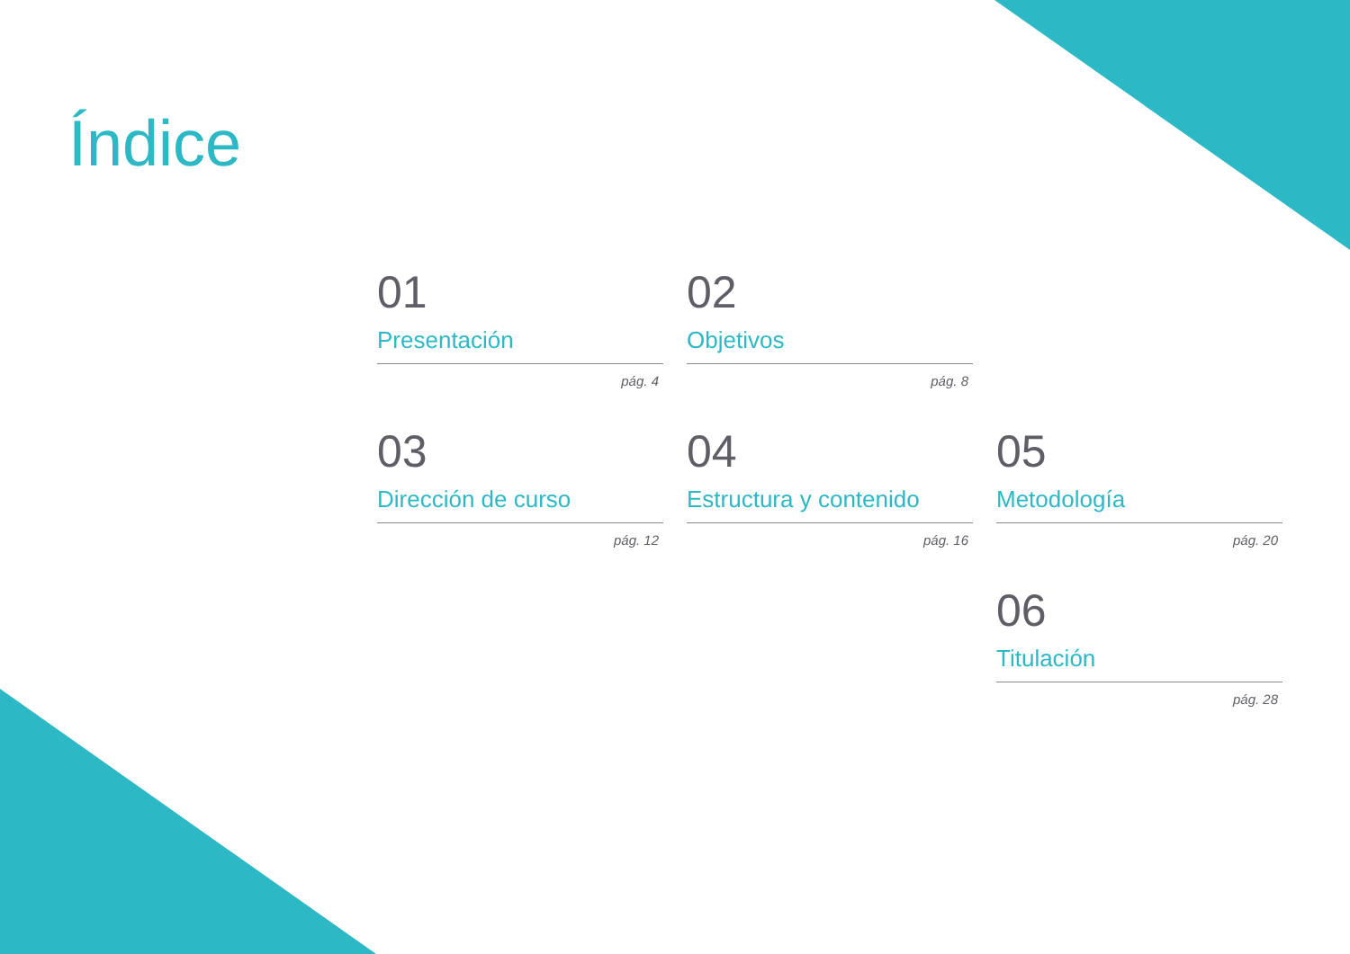Índice
01
Presentación
pág. 4
02
Objetivos
pág. 8
03
Dirección de curso
pág. 12
04
Estructura y contenido
pág. 16
05
Metodología
pág. 20
06
Titulación
pág. 28